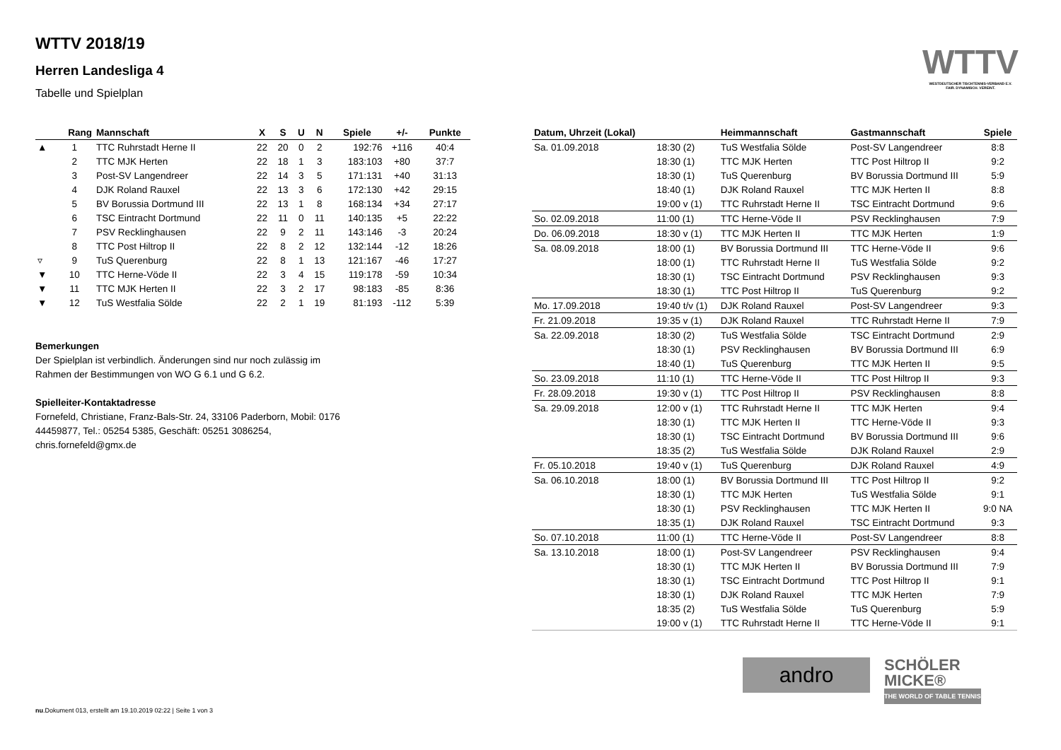WTTV 2018/19
Herren Landesliga 4
Tabelle und Spielplan
WTTV
WESTDEUTSCHER TISCHTENNIS-VERBAND E.V.
FAIR. DYNAMISCH. VEREINT.
| | Rang | Mannschaft | X | S | U | N | Spiele | +/- | Punkte |
| --- | --- | --- | --- | --- | --- | --- | --- | --- | --- |
| ▲ | 1 | TTC Ruhrstadt Herne II | 22 | 20 | 0 | 2 | 192:76 | +116 | 40:4 |
| | 2 | TTC MJK Herten | 22 | 18 | 1 | 3 | 183:103 | +80 | 37:7 |
| | 3 | Post-SV Langendreer | 22 | 14 | 3 | 5 | 171:131 | +40 | 31:13 |
| | 4 | DJK Roland Rauxel | 22 | 13 | 3 | 6 | 172:130 | +42 | 29:15 |
| | 5 | BV Borussia Dortmund III | 22 | 13 | 1 | 8 | 168:134 | +34 | 27:17 |
| | 6 | TSC Eintracht Dortmund | 22 | 11 | 0 | 11 | 140:135 | +5 | 22:22 |
| | 7 | PSV Recklinghausen | 22 | 9 | 2 | 11 | 143:146 | -3 | 20:24 |
| | 8 | TTC Post Hiltrop II | 22 | 8 | 2 | 12 | 132:144 | -12 | 18:26 |
| ▿ | 9 | TuS Querenburg | 22 | 8 | 1 | 13 | 121:167 | -46 | 17:27 |
| ▼ | 10 | TTC Herne-Vöde II | 22 | 3 | 4 | 15 | 119:178 | -59 | 10:34 |
| ▼ | 11 | TTC MJK Herten II | 22 | 3 | 2 | 17 | 98:183 | -85 | 8:36 |
| ▼ | 12 | TuS Westfalia Sölde | 22 | 2 | 1 | 19 | 81:193 | -112 | 5:39 |
Bemerkungen
Der Spielplan ist verbindlich. Änderungen sind nur noch zulässig im Rahmen der Bestimmungen von WO G 6.1 und G 6.2.
Spielleiter-Kontaktadresse
Fornefeld, Christiane, Franz-Bals-Str. 24, 33106 Paderborn, Mobil: 0176 44459877, Tel.: 05254 5385, Geschäft: 05251 3086254, chris.fornefeld@gmx.de
| Datum, Uhrzeit (Lokal) | | Heimmannschaft | Gastmannschaft | Spiele |
| --- | --- | --- | --- | --- |
| Sa. 01.09.2018 | 18:30 (2) | TuS Westfalia Sölde | Post-SV Langendreer | 8:8 |
| | 18:30 (1) | TTC MJK Herten | TTC Post Hiltrop II | 9:2 |
| | 18:30 (1) | TuS Querenburg | BV Borussia Dortmund III | 5:9 |
| | 18:40 (1) | DJK Roland Rauxel | TTC MJK Herten II | 8:8 |
| | 19:00 v (1) | TTC Ruhrstadt Herne II | TSC Eintracht Dortmund | 9:6 |
| So. 02.09.2018 | 11:00 (1) | TTC Herne-Vöde II | PSV Recklinghausen | 7:9 |
| Do. 06.09.2018 | 18:30 v (1) | TTC MJK Herten II | TTC MJK Herten | 1:9 |
| Sa. 08.09.2018 | 18:00 (1) | BV Borussia Dortmund III | TTC Herne-Vöde II | 9:6 |
| | 18:00 (1) | TTC Ruhrstadt Herne II | TuS Westfalia Sölde | 9:2 |
| | 18:30 (1) | TSC Eintracht Dortmund | PSV Recklinghausen | 9:3 |
| | 18:30 (1) | TTC Post Hiltrop II | TuS Querenburg | 9:2 |
| Mo. 17.09.2018 | 19:40 t/v (1) | DJK Roland Rauxel | Post-SV Langendreer | 9:3 |
| Fr. 21.09.2018 | 19:35 v (1) | DJK Roland Rauxel | TTC Ruhrstadt Herne II | 7:9 |
| Sa. 22.09.2018 | 18:30 (2) | TuS Westfalia Sölde | TSC Eintracht Dortmund | 2:9 |
| | 18:30 (1) | PSV Recklinghausen | BV Borussia Dortmund III | 6:9 |
| | 18:40 (1) | TuS Querenburg | TTC MJK Herten II | 9:5 |
| So. 23.09.2018 | 11:10 (1) | TTC Herne-Vöde II | TTC Post Hiltrop II | 9:3 |
| Fr. 28.09.2018 | 19:30 v (1) | TTC Post Hiltrop II | PSV Recklinghausen | 8:8 |
| Sa. 29.09.2018 | 12:00 v (1) | TTC Ruhrstadt Herne II | TTC MJK Herten | 9:4 |
| | 18:30 (1) | TTC MJK Herten II | TTC Herne-Vöde II | 9:3 |
| | 18:30 (1) | TSC Eintracht Dortmund | BV Borussia Dortmund III | 9:6 |
| | 18:35 (2) | TuS Westfalia Sölde | DJK Roland Rauxel | 2:9 |
| Fr. 05.10.2018 | 19:40 v (1) | TuS Querenburg | DJK Roland Rauxel | 4:9 |
| Sa. 06.10.2018 | 18:00 (1) | BV Borussia Dortmund III | TTC Post Hiltrop II | 9:2 |
| | 18:30 (1) | TTC MJK Herten | TuS Westfalia Sölde | 9:1 |
| | 18:30 (1) | PSV Recklinghausen | TTC MJK Herten II | 9:0 NA |
| | 18:35 (1) | DJK Roland Rauxel | TSC Eintracht Dortmund | 9:3 |
| So. 07.10.2018 | 11:00 (1) | TTC Herne-Vöde II | Post-SV Langendreer | 8:8 |
| Sa. 13.10.2018 | 18:00 (1) | Post-SV Langendreer | PSV Recklinghausen | 9:4 |
| | 18:30 (1) | TTC MJK Herten II | BV Borussia Dortmund III | 7:9 |
| | 18:30 (1) | TSC Eintracht Dortmund | TTC Post Hiltrop II | 9:1 |
| | 18:30 (1) | DJK Roland Rauxel | TTC MJK Herten | 7:9 |
| | 18:35 (2) | TuS Westfalia Sölde | TuS Querenburg | 5:9 |
| | 19:00 v (1) | TTC Ruhrstadt Herne II | TTC Herne-Vöde II | 9:1 |
andro
SCHÖLER
MICKE®
THE WORLD OF TABLE TENNIS
nu.Dokument 013, erstellt am 19.10.2019 02:22 | Seite 1 von 3